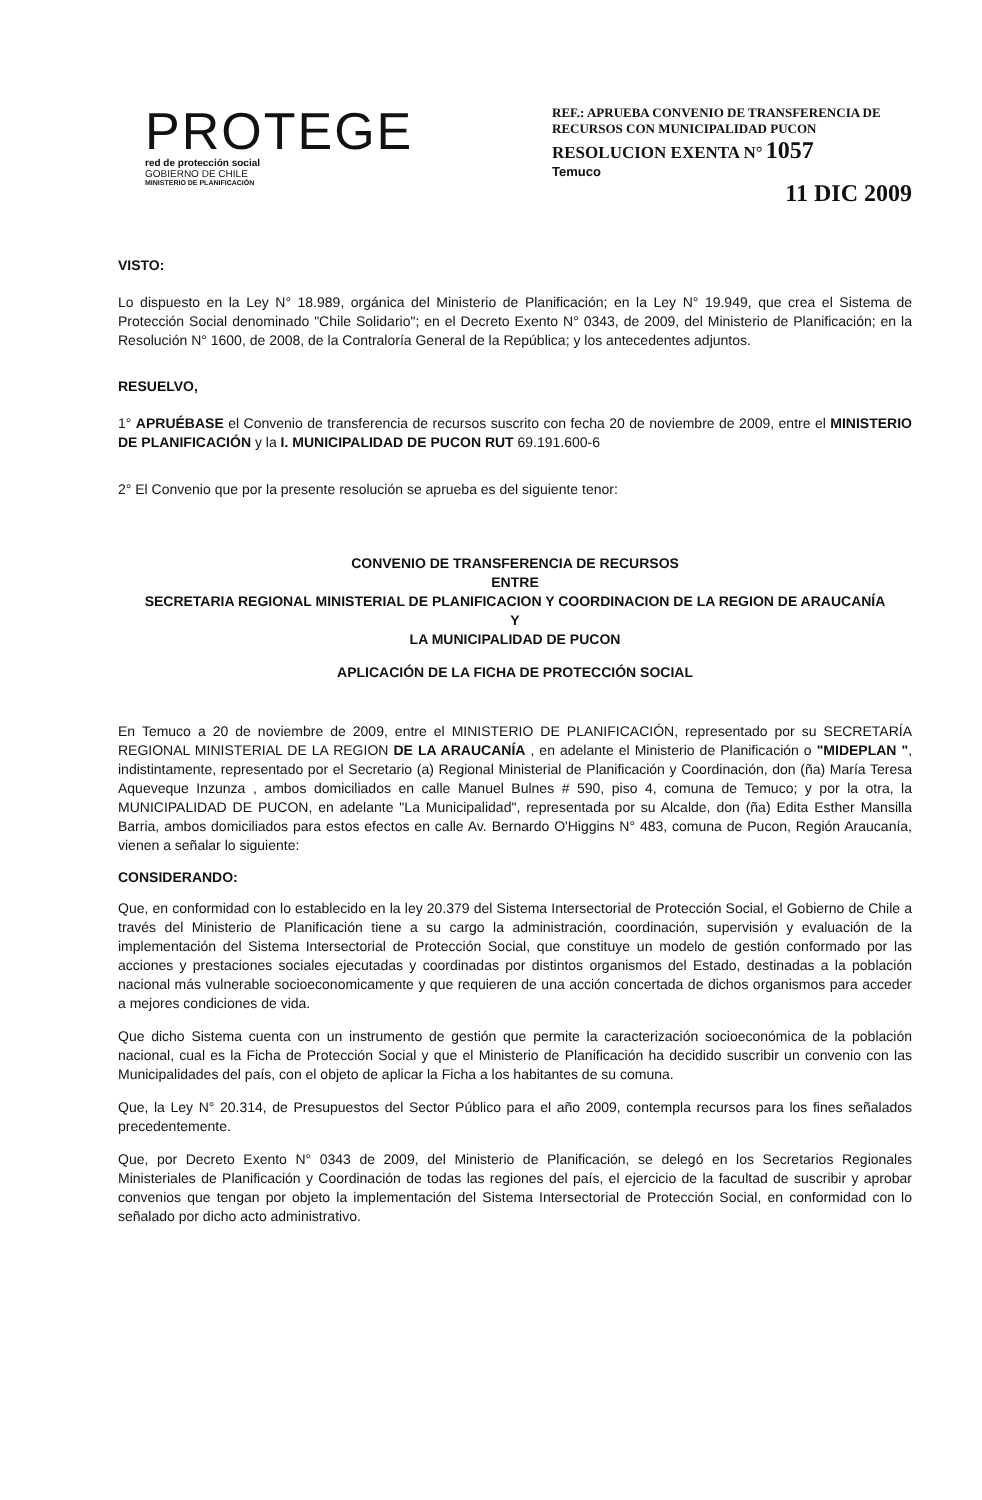PROTEGE
red de protección social
GOBIERNO DE CHILE
MINISTERIO DE PLANIFICACIÓN
REF.: APRUEBA CONVENIO DE TRANSFERENCIA DE RECURSOS CON MUNICIPALIDAD PUCON
RESOLUCION EXENTA N° 1057
Temuco
11 DIC 2009
VISTO:
Lo dispuesto en la Ley N° 18.989, orgánica del Ministerio de Planificación; en la Ley N° 19.949, que crea el Sistema de Protección Social denominado "Chile Solidario"; en el Decreto Exento N° 0343, de 2009, del Ministerio de Planificación; en la Resolución N° 1600, de 2008, de la Contraloría General de la República; y los antecedentes adjuntos.
RESUELVO,
1° APRUÉBASE el Convenio de transferencia de recursos suscrito con fecha 20 de noviembre de 2009, entre el MINISTERIO DE PLANIFICACIÓN y la I. MUNICIPALIDAD DE PUCON RUT 69.191.600-6
2° El Convenio que por la presente resolución se aprueba es del siguiente tenor:
CONVENIO DE TRANSFERENCIA DE RECURSOS
ENTRE
SECRETARIA REGIONAL MINISTERIAL DE PLANIFICACION Y COORDINACION DE LA REGION DE ARAUCANÍA
Y
LA MUNICIPALIDAD DE PUCON
APLICACIÓN DE LA FICHA DE PROTECCIÓN SOCIAL
En Temuco a 20 de noviembre de 2009, entre el MINISTERIO DE PLANIFICACIÓN, representado por su SECRETARÍA REGIONAL MINISTERIAL DE LA REGION DE LA ARAUCANÍA , en adelante el Ministerio de Planificación o "MIDEPLAN ", indistintamente, representado por el Secretario (a) Regional Ministerial de Planificación y Coordinación, don (ña) María Teresa Aqueveque Inzunza , ambos domiciliados en calle Manuel Bulnes # 590, piso 4, comuna de Temuco; y por la otra, la MUNICIPALIDAD DE PUCON, en adelante "La Municipalidad", representada por su Alcalde, don (ña) Edita Esther Mansilla Barria, ambos domiciliados para estos efectos en calle Av. Bernardo O'Higgins N° 483, comuna de Pucon, Región Araucanía, vienen a señalar lo siguiente:
CONSIDERANDO:
Que, en conformidad con lo establecido en la ley 20.379 del Sistema Intersectorial de Protección Social, el Gobierno de Chile a través del Ministerio de Planificación tiene a su cargo la administración, coordinación, supervisión y evaluación de la implementación del Sistema Intersectorial de Protección Social, que constituye un modelo de gestión conformado por las acciones y prestaciones sociales ejecutadas y coordinadas por distintos organismos del Estado, destinadas a la población nacional más vulnerable socioeconomicamente y que requieren de una acción concertada de dichos organismos para acceder a mejores condiciones de vida.
Que dicho Sistema cuenta con un instrumento de gestión que permite la caracterización socioeconómica de la población nacional, cual es la Ficha de Protección Social y que el Ministerio de Planificación ha decidido suscribir un convenio con las Municipalidades del país, con el objeto de aplicar la Ficha a los habitantes de su comuna.
Que, la Ley N° 20.314, de Presupuestos del Sector Público para el año 2009, contempla recursos para los fines señalados precedentemente.
Que, por Decreto Exento N° 0343 de 2009, del Ministerio de Planificación, se delegó en los Secretarios Regionales Ministeriales de Planificación y Coordinación de todas las regiones del país, el ejercicio de la facultad de suscribir y aprobar convenios que tengan por objeto la implementación del Sistema Intersectorial de Protección Social, en conformidad con lo señalado por dicho acto administrativo.